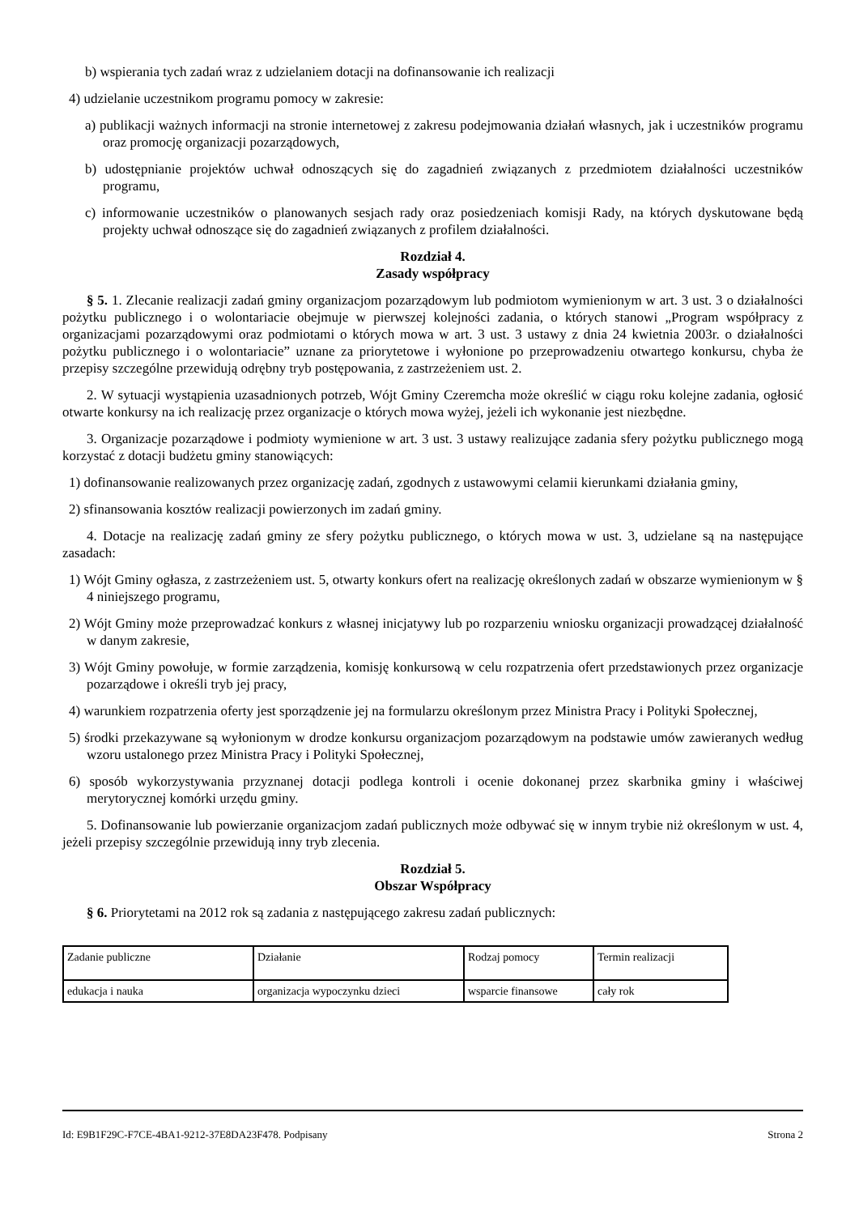b) wspierania tych zadań wraz z udzielaniem dotacji na dofinansowanie ich realizacji
4) udzielanie uczestnikom programu pomocy w zakresie:
a) publikacji ważnych informacji na stronie internetowej z zakresu podejmowania działań własnych, jak i uczestników programu oraz promocję organizacji pozarządowych,
b) udostępnianie projektów uchwał odnoszących się do zagadnień związanych z przedmiotem działalności uczestników programu,
c) informowanie uczestników o planowanych sesjach rady oraz posiedzeniach komisji Rady, na których dyskutowane będą projekty uchwał odnoszące się do zagadnień związanych z profilem działalności.
Rozdział 4.
Zasady współpracy
§ 5. 1. Zlecanie realizacji zadań gminy organizacjom pozarządowym lub podmiotom wymienionym w art. 3 ust. 3 o działalności pożytku publicznego i o wolontariacie obejmuje w pierwszej kolejności zadania, o których stanowi „Program współpracy z organizacjami pozarządowymi oraz podmiotami o których mowa w art. 3 ust. 3 ustawy z dnia 24 kwietnia 2003r. o działalności pożytku publicznego i o wolontariacie” uznane za priorytetowe i wyłonione po przeprowadzeniu otwartego konkursu, chyba że przepisy szczególne przewidują odrębny tryb postępowania, z zastrzeżeniem ust. 2.
2. W sytuacji wystąpienia uzasadnionych potrzeb, Wójt Gminy Czeremcha może określić w ciągu roku kolejne zadania, ogłosić otwarte konkursy na ich realizację przez organizacje o których mowa wyżej, jeżeli ich wykonanie jest niezbędne.
3. Organizacje pozarządowe i podmioty wymienione w art. 3 ust. 3 ustawy realizujące zadania sfery pożytku publicznego mogą korzystać z dotacji budżetu gminy stanowiących:
1) dofinansowanie realizowanych przez organizację zadań, zgodnych z ustawowymi celamii kierunkami działania gminy,
2) sfinansowania kosztów realizacji powierzonych im zadań gminy.
4. Dotacje na realizację zadań gminy ze sfery pożytku publicznego, o których mowa w ust. 3, udzielane są na następujące zasadach:
1) Wójt Gminy ogłasza, z zastrzeżeniem ust. 5, otwarty konkurs ofert na realizację określonych zadań w obszarze wymienionym w § 4 niniejszego programu,
2) Wójt Gminy może przeprowadzać konkurs z własnej inicjatywy lub po rozparzeniu wniosku organizacji prowadzącej działalność w danym zakresie,
3) Wójt Gminy powołuje, w formie zarządzenia, komisję konkursową w celu rozpatrzenia ofert przedstawionych przez organizacje pozarządowe i określi tryb jej pracy,
4) warunkiem rozpatrzenia oferty jest sporządzenie jej na formularzu określonym przez Ministra Pracy i Polityki Społecznej,
5) środki przekazywane są wyłonionym w drodze konkursu organizacjom pozarządowym na podstawie umów zawieranych według wzoru ustalonego przez Ministra Pracy i Polityki Społecznej,
6) sposób wykorzystywania przyznanej dotacji podlega kontroli i ocenie dokonanej przez skarbnika gminy i właściwej merytorycznej komórki urzędu gminy.
5. Dofinansowanie lub powierzanie organizacjom zadań publicznych może odbywać się w innym trybie niż określonym w ust. 4, jeżeli przepisy szczególnie przewidują inny tryb zlecenia.
Rozdział 5.
Obszar Współpracy
§ 6. Priorytetami na 2012 rok są zadania z następującego zakresu zadań publicznych:
| Zadanie publiczne | Działanie | Rodzaj pomocy | Termin realizacji |
| edukacja i nauka | organizacja wypoczynku dzieci | wsparcie finansowe | cały rok |
Id: E9B1F29C-F7CE-4BA1-9212-37E8DA23F478. Podpisany Strona 2